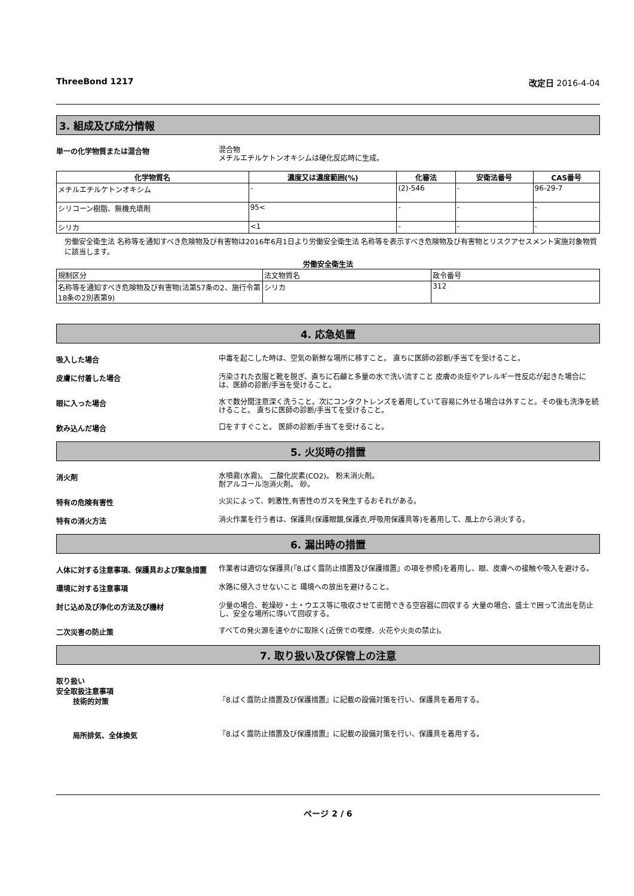ThreeBond 1217 改定日 2016-4-04
3. 組成及び成分情報
単一の化学物質または混合物
混合物
メチルエチルケトンオキシムは硬化反応時に生成。
| 化学物質名 | 濃度又は濃度範囲(%) | 化審法 | 安衛法番号 | CAS番号 |
| --- | --- | --- | --- | --- |
| メチルエチルケトンオキシム | - | (2)-546 | - | 96-29-7 |
| シリコーン樹脂、無機充填剤 | 95< | - | - | - |
| シリカ | <1 | - | - | - |
労働安全衛生法 名称等を通知すべき危険物及び有害物は2016年6月1日より労働安全衛生法 名称等を表示すべき危険物及び有害物とリスクアセスメント実施対象物質に該当します。
労働安全衛生法
| 規制区分 | 法文物質名 | 政令番号 |
| 名称等を通知すべき危険物及び有害物(法第57条の2、施行令第18条の2別表第9) | シリカ | 312 |
4. 応急処置
吸入した場合
中毒を起こした時は、空気の新鮮な場所に移すこと。 直ちに医師の診断/手当てを受けること。
皮膚に付着した場合
汚染された衣服と靴を脱ぎ、直ちに石鹸と多量の水で洗い流すこと 皮膚の炎症やアレルギー性反応が起きた場合には、医師の診断/手当を受けること。
眼に入った場合
水で数分間注意深く洗うこと。次にコンタクトレンズを着用していて容易に外せる場合は外すこと。その後も洗浄を続けること。 直ちに医師の診断/手当てを受けること。
飲み込んだ場合
口をすすぐこと。 医師の診断/手当てを受けること。
5. 火災時の措置
消火剤
水噴霧(水霧)。 二酸化炭素(CO2)。 粉末消火剤。
耐アルコール泡消火剤。 砂。
特有の危険有害性
火災によって、刺激性,有害性のガスを発生するおそれがある。
特有の消火方法
消火作業を行う者は、保護具(保護眼鏡,保護衣,呼吸用保護具等)を着用して、風上から消火する。
6. 漏出時の措置
人体に対する注意事項、保護具および緊急措置
作業者は適切な保護具(『8.ばく露防止措置及び保護措置』の項を参照)を着用し、眼、皮膚への接触や吸入を避ける。
環境に対する注意事項
水路に侵入させないこと 環境への放出を避けること。
封じ込め及び浄化の方法及び機材
少量の場合、乾燥砂・土・ウエス等に吸収させて密閉できる空容器に回収する 大量の場合、盛土で囲って流出を防止し、安全な場所に導いて回収する。
二次災害の防止策
すべての発火源を速やかに取除く(近傍での喫煙、火花や火炎の禁止)。
7. 取り扱い及び保管上の注意
取り扱い
安全取扱注意事項
技術的対策
『8.ばく露防止措置及び保護措置』に記載の設備対策を行い、保護具を着用する。
局所排気、全体換気
『8.ばく露防止措置及び保護措置』に記載の設備対策を行い、保護具を着用する。
ページ 2 / 6